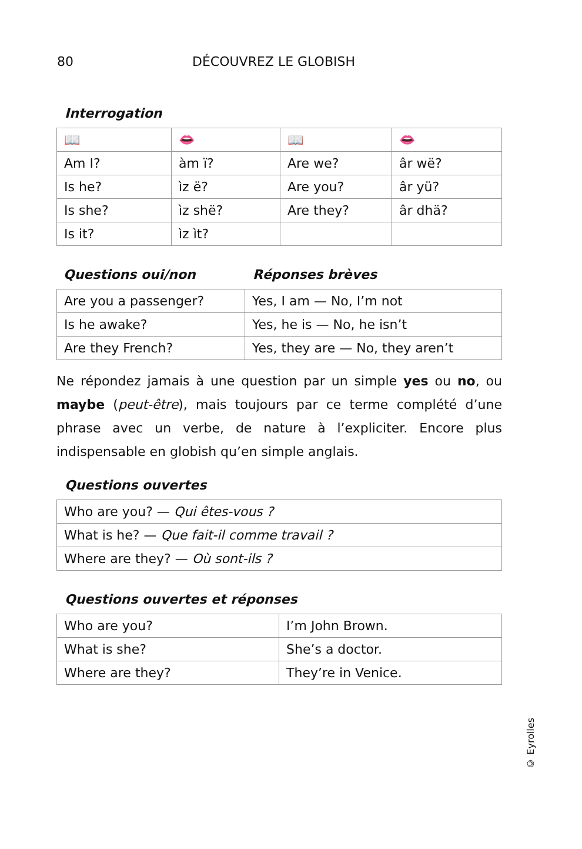80 DÉCOUVREZ LE GLOBISH
Interrogation
| 📖 | 👄 | 📖 | 👄 |
| Am I? | àm ï? | Are we? | âr wë? |
| Is he? | ìz ë? | Are you? | âr yü? |
| Is she? | ìz shë? | Are they? | âr dhä? |
| Is it? | ìz ìt? | | |
Questions oui/non Réponses brèves
| Are you a passenger? | Yes, I am — No, I’m not |
| Is he awake? | Yes, he is — No, he isn’t |
| Are they French? | Yes, they are — No, they aren’t |
Ne répondez jamais à une question par un simple yes ou no, ou maybe (peut-être), mais toujours par ce terme complété d’une phrase avec un verbe, de nature à l’expliciter. Encore plus indispensable en globish qu’en simple anglais.
Questions ouvertes
| Who are you? — Qui êtes-vous ? |
| What is he? — Que fait-il comme travail ? |
| Where are they? — Où sont-ils ? |
Questions ouvertes et réponses
| Who are you? | I’m John Brown. |
| What is she? | She’s a doctor. |
| Where are they? | They’re in Venice. |
© Eyrolles